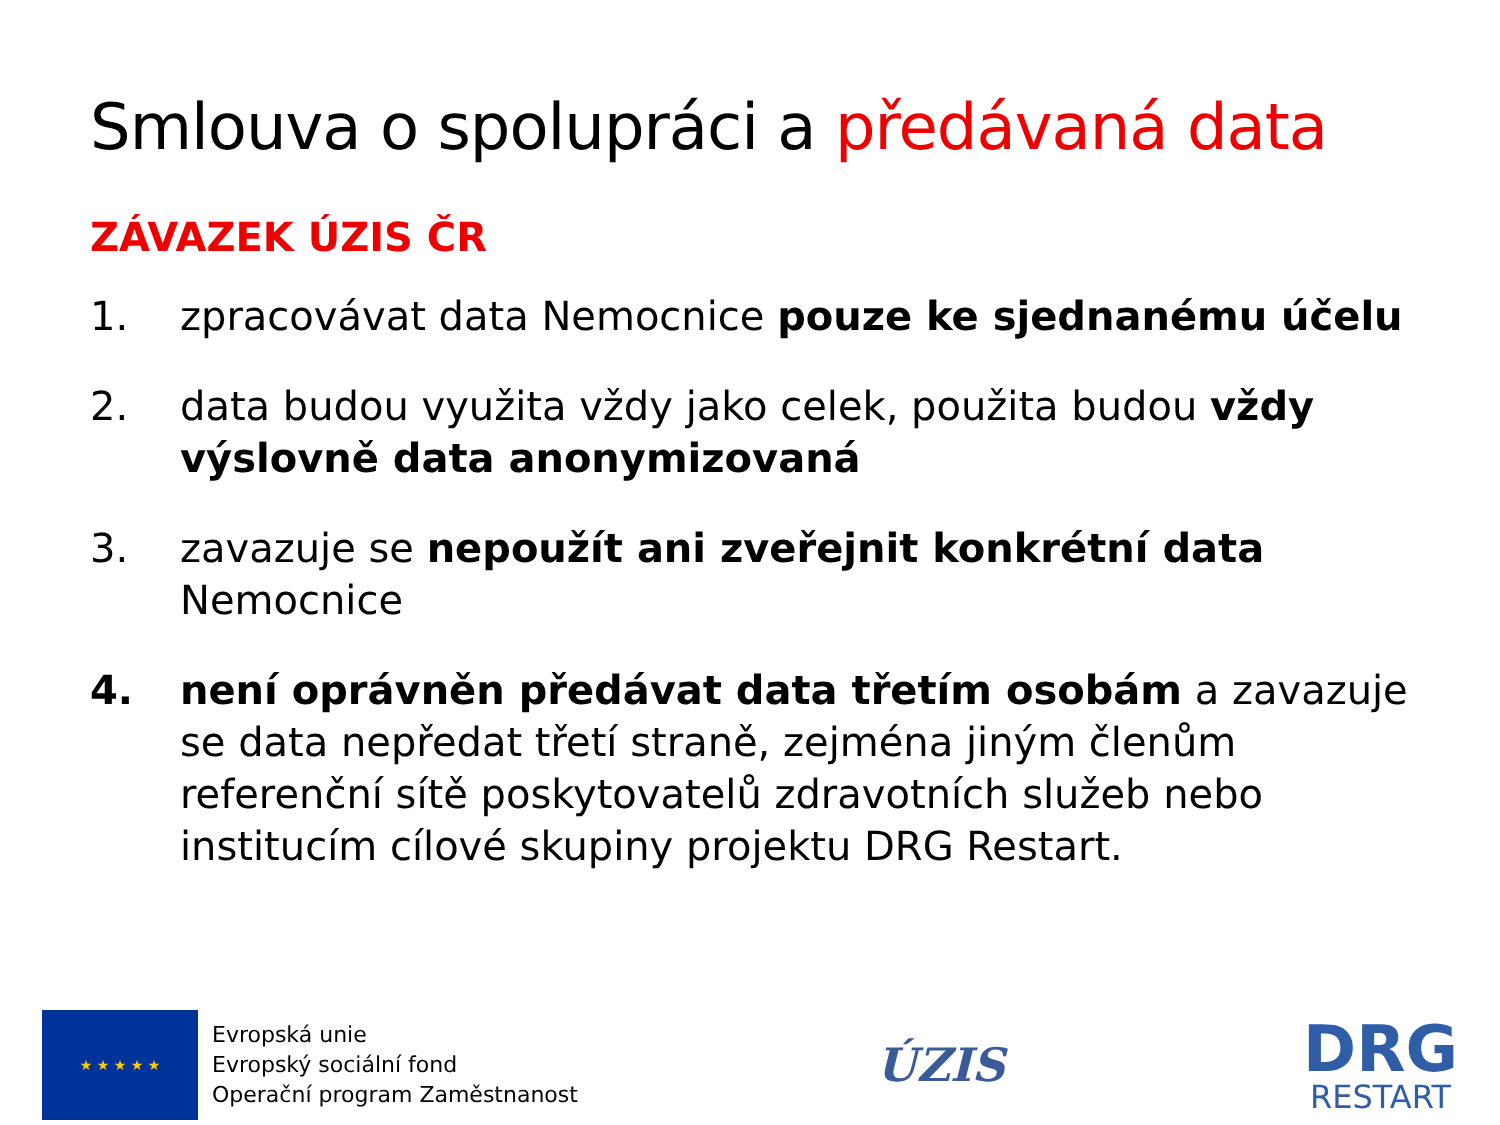Smlouva o spolupráci a předávaná data
ZÁVAZEK ÚZIS ČR
1. zpracovávat data Nemocnice pouze ke sjednanému účelu
2. data budou využita vždy jako celek, použita budou vždy výslovně data anonymizovaná
3. zavazuje se nepoužít ani zveřejnit konkrétní data Nemocnice
4. není oprávněn předávat data třetím osobám a zavazuje se data nepředat třetí straně, zejména jiným členům referenční sítě poskytovatelů zdravotních služeb nebo institucím cílové skupiny projektu DRG Restart.
★ ★ ★ ★ ★
Evropská unie
Evropský sociální fond
Operační program Zaměstnanost
ÚZIS
DRG
RESTART